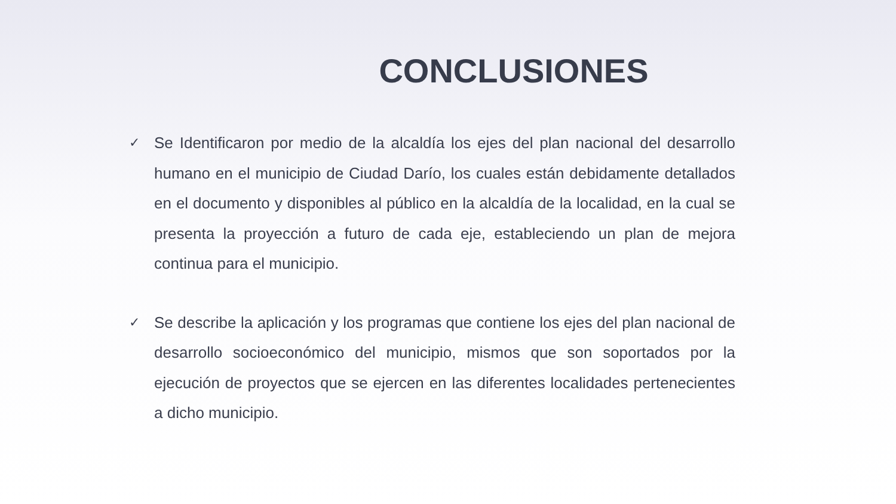CONCLUSIONES
✓ Se Identificaron por medio de la alcaldía los ejes del plan nacional del desarrollo humano en el municipio de Ciudad Darío, los cuales están debidamente detallados en el documento y disponibles al público en la alcaldía de la localidad, en la cual se presenta la proyección a futuro de cada eje, estableciendo un plan de mejora continua para el municipio.
✓ Se describe la aplicación y los programas que contiene los ejes del plan nacional de desarrollo socioeconómico del municipio, mismos que son soportados por la ejecución de proyectos que se ejercen en las diferentes localidades pertenecientes a dicho municipio.